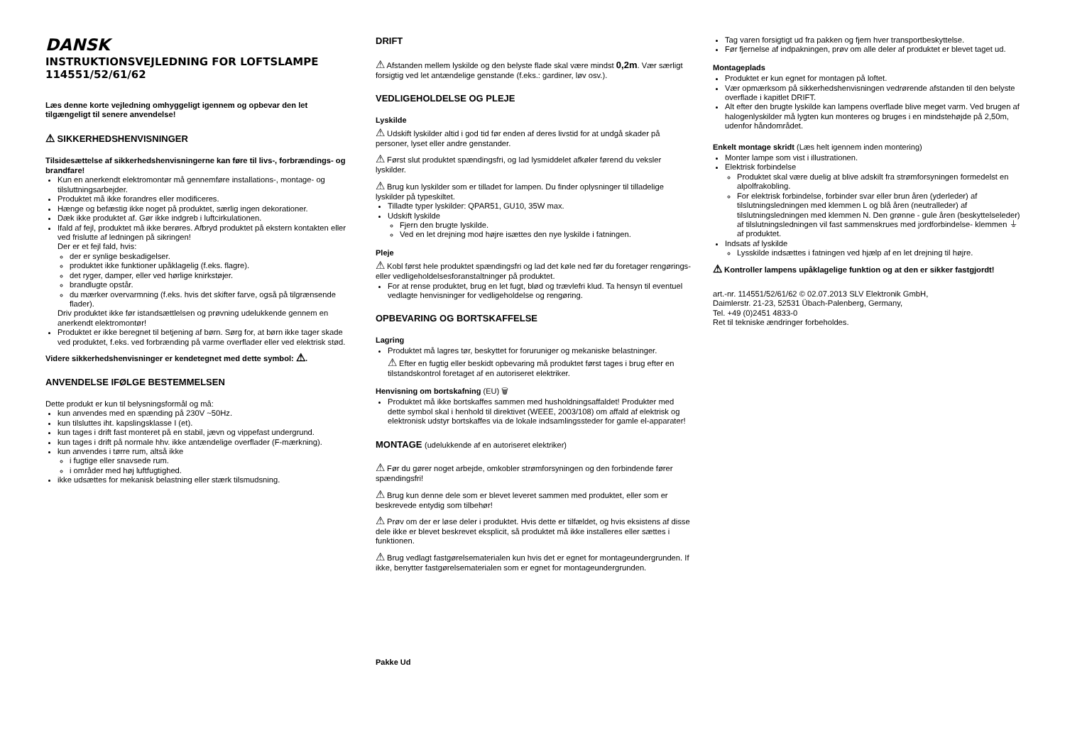DANSK
INSTRUKTIONSVEJLEDNING FOR LOFTSLAMPE
114551/52/61/62
Læs denne korte vejledning omhyggeligt igennem og opbevar den let tilgængeligt til senere anvendelse!
⚠ SIKKERHEDSHENVISNINGER
Tilsidesættelse af sikkerhedshenvisningerne kan føre til livs-, forbrændings- og brandfare!
Kun en anerkendt elektromontør må gennemføre installations-, montage- og tilsluttningsarbejder.
Produktet må ikke forandres eller modificeres.
Hænge og befæstig ikke noget på produktet, særlig ingen dekorationer.
Dæk ikke produktet af. Gør ikke indgreb i luftcirkulationen.
Ifald af fejl, produktet må ikke berøres. Afbryd produktet på ekstern kontakten eller ved frislutte af ledningen på sikringen!
Der er et fejl fald, hvis:
der er synlige beskadigelser.
produktet ikke funktioner upåklagelig (f.eks. flagre).
det ryger, damper, eller ved hørlige knirkstøjer.
brandlugte opstår.
du mærker overvarmning (f.eks. hvis det skifter farve, også på tilgrænsende flader).
Driv produktet ikke før istandsættlelsen og prøvning udelukkende gennem en anerkendt elektromontør!
Produktet er ikke beregnet til betjening af børn. Sørg for, at børn ikke tager skade ved produktet, f.eks. ved forbrænding på varme overflader eller ved elektrisk stød.
Videre sikkerhedshenvisninger er kendetegnet med dette symbol: ⚠.
ANVENDELSE IFØLGE BESTEMMELSEN
Dette produkt er kun til belysningsformål og må:
kun anvendes med en spænding på 230V ~50Hz.
kun tilsluttes iht. kapslingsklasse I (et).
kun tages i drift fast monteret på en stabil, jævn og vippefast undergrund.
kun tages i drift på normale hhv. ikke antændelige overflader (F-mærkning).
kun anvendes i tørre rum, altså ikke
i fugtige eller snavsede rum.
i områder med høj luftfugtighed.
ikke udsættes for mekanisk belastning eller stærk tilsmudsning.
DRIFT
⚠ Afstanden mellem lyskilde og den belyste flade skal være mindst 0,2m. Vær særligt forsigtig ved let antændelige genstande (f.eks.: gardiner, løv osv.).
VEDLIGEHOLDELSE OG PLEJE
Lyskilde
⚠ Udskift lyskilder altid i god tid før enden af deres livstid for at undgå skader på personer, lyset eller andre genstander.
⚠ Først slut produktet spændingsfri, og lad lysmiddelet afkøler førend du veksler lyskilder.
⚠ Brug kun lyskilder som er tilladet for lampen. Du finder oplysninger til tilladelige lyskilder på typeskiltet.
Tilladte typer lyskilder: QPAR51, GU10, 35W max.
Udskift lyskilde
Fjern den brugte lyskilde.
Ved en let drejning mod højre isættes den nye lyskilde i fatningen.
Pleje
⚠ Kobl først hele produktet spændingsfri og lad det køle ned før du foretager rengørings- eller vedligeholdelsesforanstaltninger på produktet.
For at rense produktet, brug en let fugt, blød og trævlefri klud. Ta hensyn til eventuel vedlagte henvisninger for vedligeholdelse og rengøring.
OPBEVARING OG BORTSKAFFELSE
Lagring
Produktet må lagres tør, beskyttet for foruruniger og mekaniske belastninger.
⚠ Efter en fugtig eller beskidt opbevaring må produktet først tages i brug efter en tilstandskontrol foretaget af en autoriseret elektriker.
Henvisning om bortskafning (EU) 🗑
Produktet må ikke bortskaffes sammen med husholdningsaffaldet! Produkter med dette symbol skal i henhold til direktivet (WEEE, 2003/108) om affald af elektrisk og elektronisk udstyr bortskaffes via de lokale indsamlingssteder for gamle el-apparater!
MONTAGE (udelukkende af en autoriseret elektriker)
⚠ Før du gører noget arbejde, omkobler strømforsyningen og den forbindende fører spændingsfri!
⚠ Brug kun denne dele som er blevet leveret sammen med produktet, eller som er beskrevede entydig som tilbehør!
⚠ Prøv om der er løse deler i produktet. Hvis dette er tilfældet, og hvis eksistens af disse dele ikke er blevet beskrevet eksplicit, så produktet må ikke installeres eller sættes i funktionen.
⚠ Brug vedlagt fastgørelsematerialen kun hvis det er egnet for montageundergrunden. If ikke, benytter fastgørelsematerialen som er egnet for montageundergrunden.
Pakke Ud
Tag varen forsigtigt ud fra pakken og fjern hver transportbeskyttelse.
Før fjernelse af indpakningen, prøv om alle deler af produktet er blevet taget ud.
Montageplads
Produktet er kun egnet for montagen på loftet.
Vær opmærksom på sikkerhedshenvisningen vedrørende afstanden til den belyste overflade i kapitlet DRIFT.
Alt efter den brugte lyskilde kan lampens overflade blive meget varm. Ved brugen af halogenlyskilder må lygten kun monteres og bruges i en mindstehøjde på 2,50m, udenfor håndområdet.
Enkelt montage skridt (Læs helt igennem inden montering)
Monter lampe som vist i illustrationen.
Elektrisk forbindelse
Produktet skal være duelig at blive adskilt fra strømforsyningen formedelst en alpolfrakobling.
For elektrisk forbindelse, forbinder svar eller brun åren (yderleder) af tilslutningsledningen med klemmen L og blå åren (neutralleder) af tilslutningsledningen med klemmen N. Den grønne - gule åren (beskyttelseleder) af tilslutningsledningen vil fast sammenskrues med jordforbindelse- klemmen ⏚ af produktet.
Indsats af lyskilde
Lysskilde indsættes i fatningen ved hjælp af en let drejning til højre.
⚠ Kontroller lampens upåklagelige funktion og at den er sikker fastgjordt!
art.-nr. 114551/52/61/62 © 02.07.2013 SLV Elektronik GmbH,
Daimlerstr. 21-23, 52531 Übach-Palenberg, Germany,
Tel. +49 (0)2451 4833-0
Ret til tekniske ændringer forbeholdes.